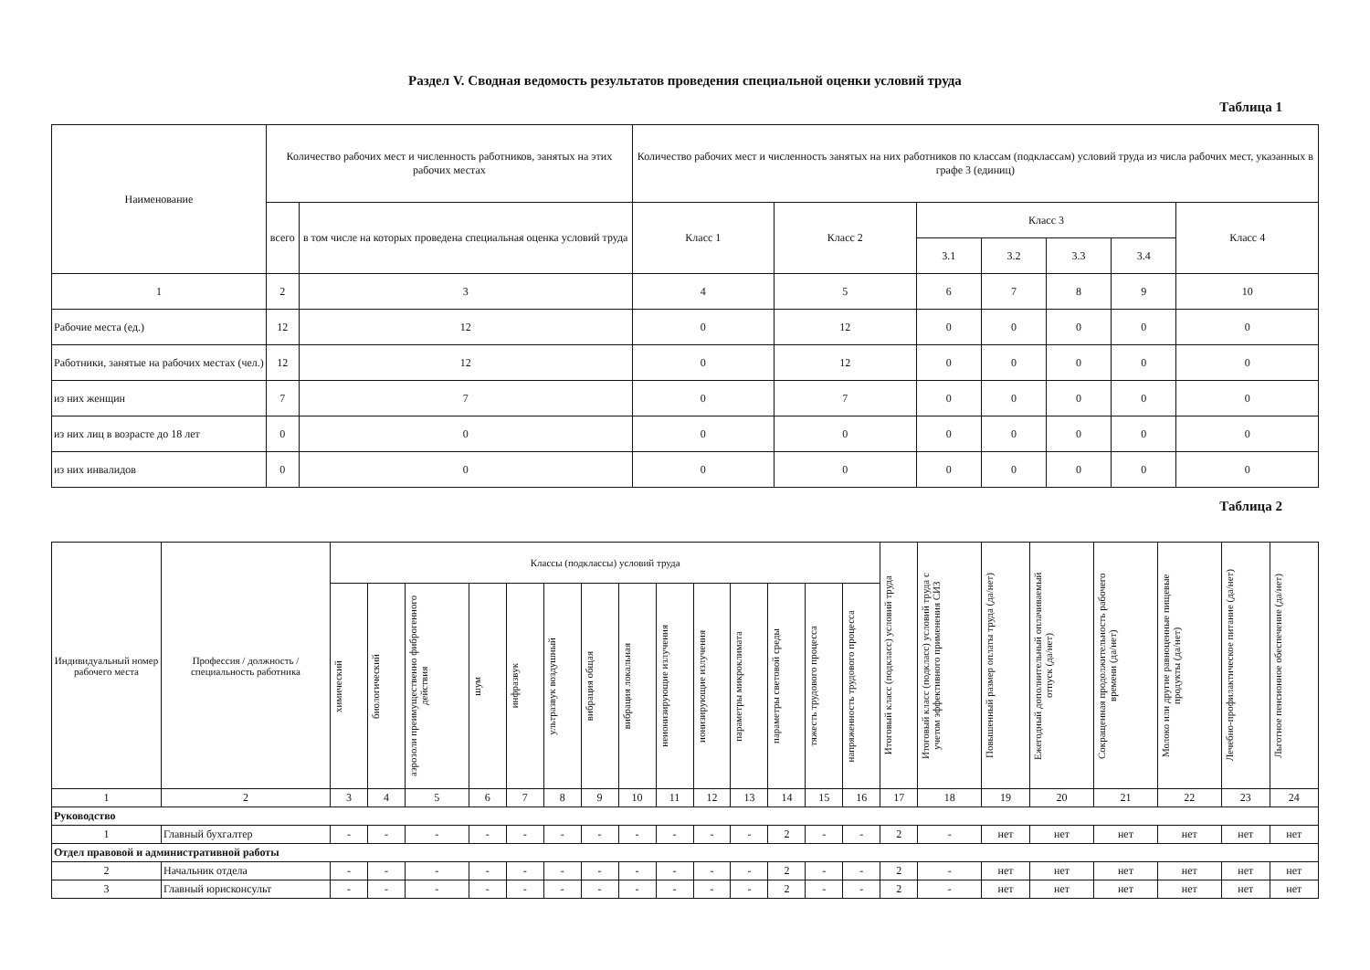Раздел V. Сводная ведомость результатов проведения специальной оценки условий труда
Таблица 1
| Наименование | Количество рабочих мест и численность работников, занятых на этих рабочих местах | | Количество рабочих мест и численность занятых на них работников по классам (подклассам) условий труда из числа рабочих мест, указанных в графе 3 (единиц) | | | | | | |
| --- | --- | --- | --- | --- | --- | --- | --- | --- | --- |
| | всего | в том числе на которых проведена специальная оценка условий труда | Класс 1 | Класс 2 | Класс 3 | | | | Класс 4 |
| | | | | | 3.1 | 3.2 | 3.3 | 3.4 | |
| 1 | 2 | 3 | 4 | 5 | 6 | 7 | 8 | 9 | 10 |
| Рабочие места (ед.) | 12 | 12 | 0 | 12 | 0 | 0 | 0 | 0 | 0 |
| Работники, занятые на рабочих местах (чел.) | 12 | 12 | 0 | 12 | 0 | 0 | 0 | 0 | 0 |
| из них женщин | 7 | 7 | 0 | 7 | 0 | 0 | 0 | 0 | 0 |
| из них лиц в возрасте до 18 лет | 0 | 0 | 0 | 0 | 0 | 0 | 0 | 0 | 0 |
| из них инвалидов | 0 | 0 | 0 | 0 | 0 | 0 | 0 | 0 | 0 |
Таблица 2
| Индивидуальный номер рабочего места | Профессия / должность / специальность работника | Классы (подклассы) условий труда | | | | | | | | | | | | | | Итоговый класс (подкласс) условий труда | Итоговый класс (подкласс) условий труда с учетом эффективного применения СИЗ | Повышенный размер оплаты труда (да/нет) | Ежегодный дополнительный оплачиваемый отпуск (да/нет) | Сокращенная продолжительность рабочего времени (да/нет) | Молоко или другие равноценные пищевые продукты (да/нет) | Лечебно-профилактическое питание (да/нет) | Льготное пенсионное обеспечение (да/нет) |
| --- | --- | --- | --- | --- | --- | --- | --- | --- | --- | --- | --- | --- | --- | --- | --- | --- | --- | --- | --- | --- | --- | --- | --- |
| | | химический | биологический | аэрозоли преимущественно фиброгенного действия | шум | инфразвук | ультразвук воздушный | вибрация общая | вибрация локальная | неионизирующие излучения | ионизирующие излучения | параметры микроклимата | параметры световой среды | тяжесть трудового процесса | напряженность трудового процесса | | | | | | | | |
| 1 | 2 | 3 | 4 | 5 | 6 | 7 | 8 | 9 | 10 | 11 | 12 | 13 | 14 | 15 | 16 | 17 | 18 | 19 | 20 | 21 | 22 | 23 | 24 |
| Руководство | | | | | | | | | | | | | | | | | | | | | | | |
| 1 | Главный бухгалтер | - | - | - | - | - | - | - | - | - | - | - | 2 | - | - | 2 | - | нет | нет | нет | нет | нет | нет |
| Отдел правовой и административной работы | | | | | | | | | | | | | | | | | | | | | | | |
| 2 | Начальник отдела | - | - | - | - | - | - | - | - | - | - | - | 2 | - | - | 2 | - | нет | нет | нет | нет | нет | нет |
| 3 | Главный юрисконсульт | - | - | - | - | - | - | - | - | - | - | - | 2 | - | - | 2 | - | нет | нет | нет | нет | нет | нет |